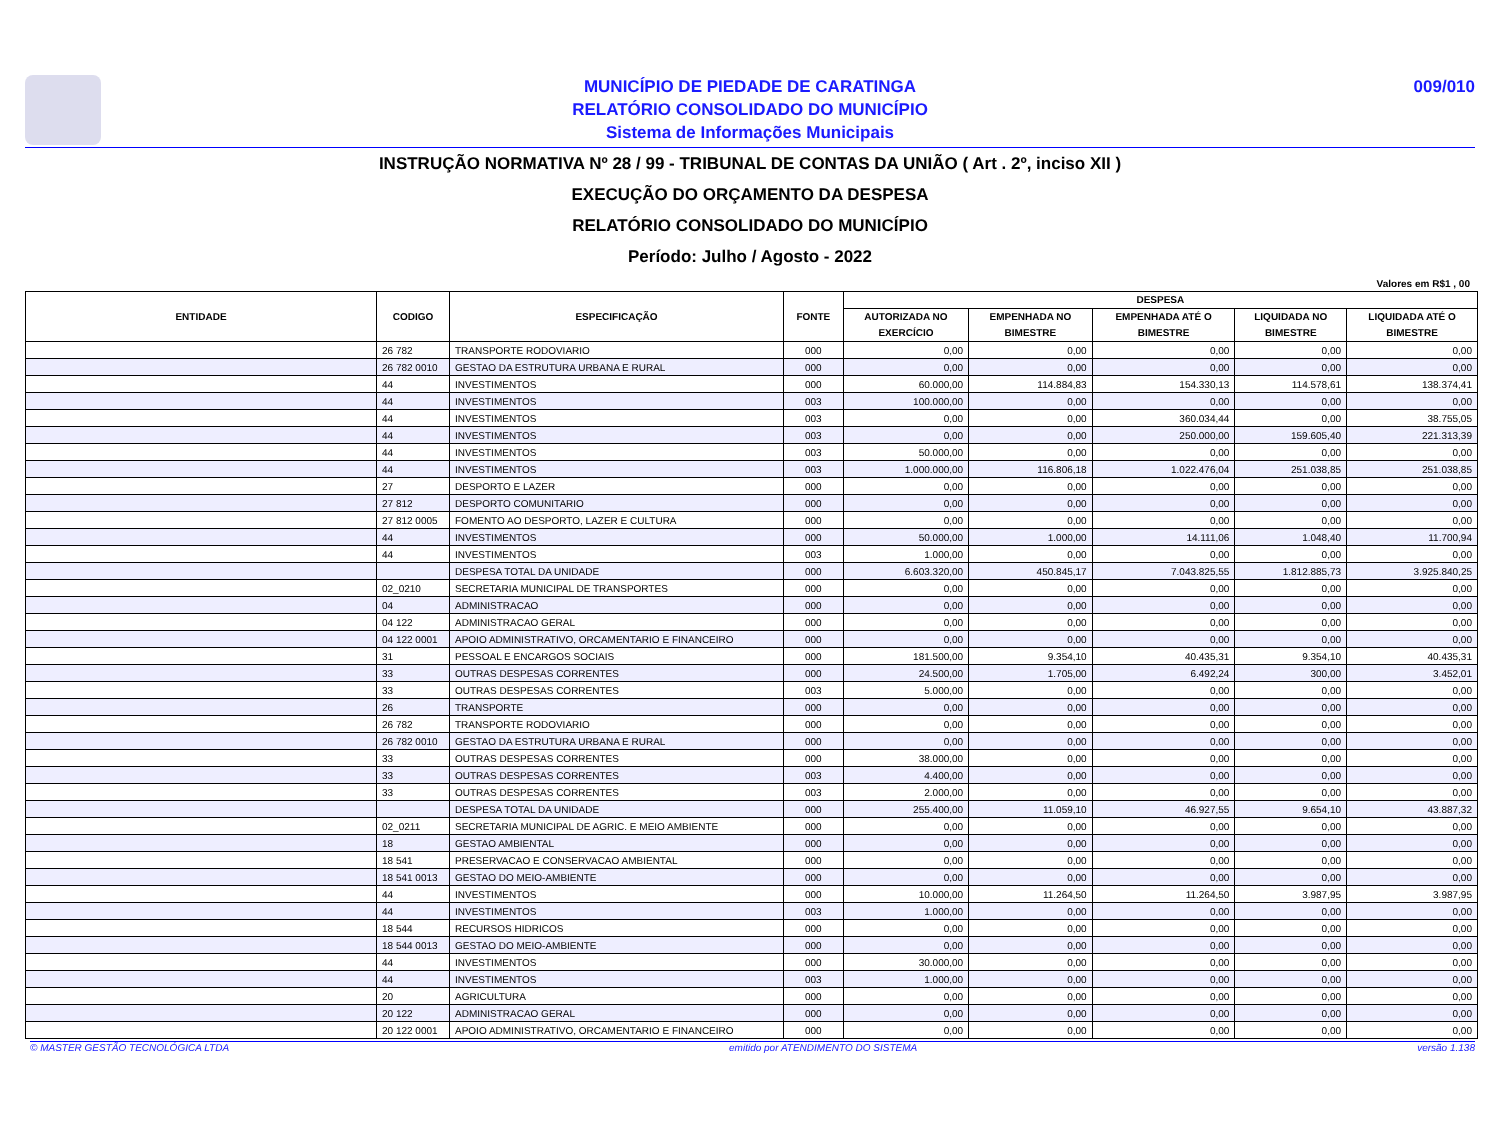MUNICÍPIO DE PIEDADE DE CARATINGA
RELATÓRIO CONSOLIDADO DO MUNICÍPIO
Sistema de Informações Municipais
009/010
INSTRUÇÃO NORMATIVA Nº 28 / 99 - TRIBUNAL DE CONTAS DA UNIÃO ( Art . 2º, inciso XII )
EXECUÇÃO DO ORÇAMENTO DA DESPESA
RELATÓRIO CONSOLIDADO DO MUNICÍPIO
Período: Julho / Agosto - 2022
Valores em R$1 , 00
| ENTIDADE | CODIGO | ESPECIFICAÇÃO | FONTE | DESPESA | | | | |
| --- | --- | --- | --- | --- | --- | --- | --- | --- |
| | | | | AUTORIZADA NO EXERCÍCIO | EMPENHADA NO BIMESTRE | EMPENHADA ATÉ O BIMESTRE | LIQUIDADA NO BIMESTRE | LIQUIDADA ATÉ O BIMESTRE |
| | 26 782 | TRANSPORTE RODOVIARIO | 000 | 0,00 | 0,00 | 0,00 | 0,00 | 0,00 |
| | 26 782 0010 | GESTAO DA ESTRUTURA URBANA E RURAL | 000 | 0,00 | 0,00 | 0,00 | 0,00 | 0,00 |
| | 44 | INVESTIMENTOS | 000 | 60.000,00 | 114.884,83 | 154.330,13 | 114.578,61 | 138.374,41 |
| | 44 | INVESTIMENTOS | 003 | 100.000,00 | 0,00 | 0,00 | 0,00 | 0,00 |
| | 44 | INVESTIMENTOS | 003 | 0,00 | 0,00 | 360.034,44 | 0,00 | 38.755,05 |
| | 44 | INVESTIMENTOS | 003 | 0,00 | 0,00 | 250.000,00 | 159.605,40 | 221.313,39 |
| | 44 | INVESTIMENTOS | 003 | 50.000,00 | 0,00 | 0,00 | 0,00 | 0,00 |
| | 44 | INVESTIMENTOS | 003 | 1.000.000,00 | 116.806,18 | 1.022.476,04 | 251.038,85 | 251.038,85 |
| | 27 | DESPORTO E LAZER | 000 | 0,00 | 0,00 | 0,00 | 0,00 | 0,00 |
| | 27 812 | DESPORTO COMUNITARIO | 000 | 0,00 | 0,00 | 0,00 | 0,00 | 0,00 |
| | 27 812 0005 | FOMENTO AO DESPORTO, LAZER E CULTURA | 000 | 0,00 | 0,00 | 0,00 | 0,00 | 0,00 |
| | 44 | INVESTIMENTOS | 000 | 50.000,00 | 1.000,00 | 14.111,06 | 1.048,40 | 11.700,94 |
| | 44 | INVESTIMENTOS | 003 | 1.000,00 | 0,00 | 0,00 | 0,00 | 0,00 |
| | | DESPESA TOTAL DA UNIDADE | 000 | 6.603.320,00 | 450.845,17 | 7.043.825,55 | 1.812.885,73 | 3.925.840,25 |
| | 02_0210 | SECRETARIA MUNICIPAL DE TRANSPORTES | 000 | 0,00 | 0,00 | 0,00 | 0,00 | 0,00 |
| | 04 | ADMINISTRACAO | 000 | 0,00 | 0,00 | 0,00 | 0,00 | 0,00 |
| | 04 122 | ADMINISTRACAO GERAL | 000 | 0,00 | 0,00 | 0,00 | 0,00 | 0,00 |
| | 04 122 0001 | APOIO ADMINISTRATIVO, ORCAMENTARIO E FINANCEIRO | 000 | 0,00 | 0,00 | 0,00 | 0,00 | 0,00 |
| | 31 | PESSOAL E ENCARGOS SOCIAIS | 000 | 181.500,00 | 9.354,10 | 40.435,31 | 9.354,10 | 40.435,31 |
| | 33 | OUTRAS DESPESAS CORRENTES | 000 | 24.500,00 | 1.705,00 | 6.492,24 | 300,00 | 3.452,01 |
| | 33 | OUTRAS DESPESAS CORRENTES | 003 | 5.000,00 | 0,00 | 0,00 | 0,00 | 0,00 |
| | 26 | TRANSPORTE | 000 | 0,00 | 0,00 | 0,00 | 0,00 | 0,00 |
| | 26 782 | TRANSPORTE RODOVIARIO | 000 | 0,00 | 0,00 | 0,00 | 0,00 | 0,00 |
| | 26 782 0010 | GESTAO DA ESTRUTURA URBANA E RURAL | 000 | 0,00 | 0,00 | 0,00 | 0,00 | 0,00 |
| | 33 | OUTRAS DESPESAS CORRENTES | 000 | 38.000,00 | 0,00 | 0,00 | 0,00 | 0,00 |
| | 33 | OUTRAS DESPESAS CORRENTES | 003 | 4.400,00 | 0,00 | 0,00 | 0,00 | 0,00 |
| | 33 | OUTRAS DESPESAS CORRENTES | 003 | 2.000,00 | 0,00 | 0,00 | 0,00 | 0,00 |
| | | DESPESA TOTAL DA UNIDADE | 000 | 255.400,00 | 11.059,10 | 46.927,55 | 9.654,10 | 43.887,32 |
| | 02_0211 | SECRETARIA MUNICIPAL DE AGRIC. E MEIO AMBIENTE | 000 | 0,00 | 0,00 | 0,00 | 0,00 | 0,00 |
| | 18 | GESTAO AMBIENTAL | 000 | 0,00 | 0,00 | 0,00 | 0,00 | 0,00 |
| | 18 541 | PRESERVACAO E CONSERVACAO AMBIENTAL | 000 | 0,00 | 0,00 | 0,00 | 0,00 | 0,00 |
| | 18 541 0013 | GESTAO DO MEIO-AMBIENTE | 000 | 0,00 | 0,00 | 0,00 | 0,00 | 0,00 |
| | 44 | INVESTIMENTOS | 000 | 10.000,00 | 11.264,50 | 11.264,50 | 3.987,95 | 3.987,95 |
| | 44 | INVESTIMENTOS | 003 | 1.000,00 | 0,00 | 0,00 | 0,00 | 0,00 |
| | 18 544 | RECURSOS HIDRICOS | 000 | 0,00 | 0,00 | 0,00 | 0,00 | 0,00 |
| | 18 544 0013 | GESTAO DO MEIO-AMBIENTE | 000 | 0,00 | 0,00 | 0,00 | 0,00 | 0,00 |
| | 44 | INVESTIMENTOS | 000 | 30.000,00 | 0,00 | 0,00 | 0,00 | 0,00 |
| | 44 | INVESTIMENTOS | 003 | 1.000,00 | 0,00 | 0,00 | 0,00 | 0,00 |
| | 20 | AGRICULTURA | 000 | 0,00 | 0,00 | 0,00 | 0,00 | 0,00 |
| | 20 122 | ADMINISTRACAO GERAL | 000 | 0,00 | 0,00 | 0,00 | 0,00 | 0,00 |
| | 20 122 0001 | APOIO ADMINISTRATIVO, ORCAMENTARIO E FINANCEIRO | 000 | 0,00 | 0,00 | 0,00 | 0,00 | 0,00 |
© MASTER GESTÃO TECNOLÓGICA LTDA emitido por ATENDIMENTO DO SISTEMA versão 1.138